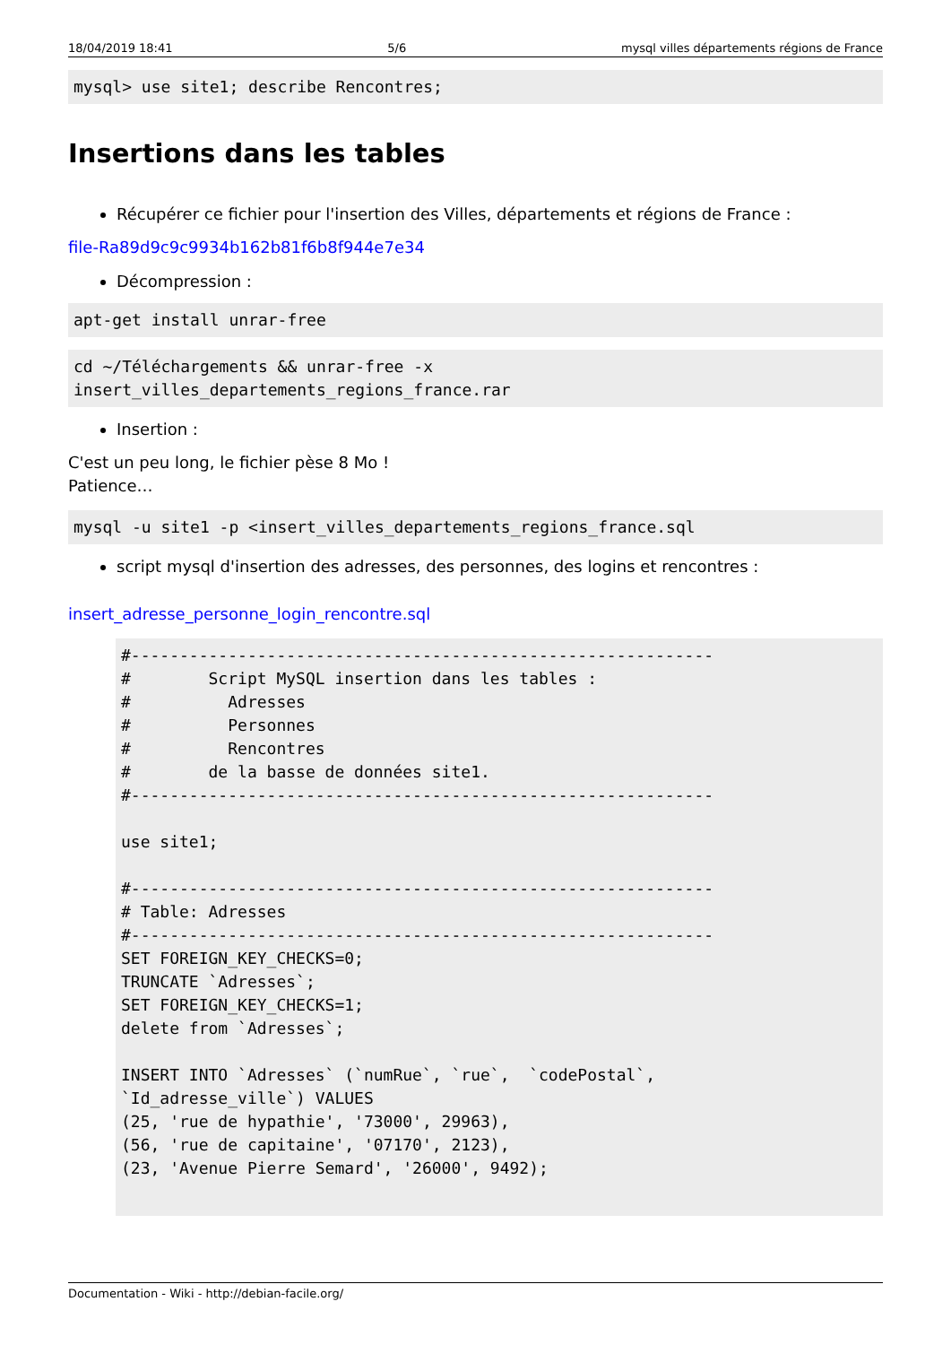18/04/2019 18:41 5/6 mysql villes départements régions de France
mysql> use site1; describe Rencontres;
Insertions dans les tables
Récupérer ce fichier pour l'insertion des Villes, départements et régions de France :
file-Ra89d9c9c9934b162b81f6b8f944e7e34
Décompression :
apt-get install unrar-free
cd ~/Téléchargements && unrar-free -x
insert_villes_departements_regions_france.rar
Insertion :
C'est un peu long, le fichier pèse 8 Mo !
Patience…
mysql -u site1 -p <insert_villes_departements_regions_france.sql
script mysql d'insertion des adresses, des personnes, des logins et rencontres :
insert_adresse_personne_login_rencontre.sql
#------------------------------------------------------------
#        Script MySQL insertion dans les tables :
#          Adresses
#          Personnes
#          Rencontres
#        de la basse de données site1.
#------------------------------------------------------------

use site1;

#------------------------------------------------------------
# Table: Adresses
#------------------------------------------------------------
SET FOREIGN_KEY_CHECKS=0;
TRUNCATE `Adresses`;
SET FOREIGN_KEY_CHECKS=1;
delete from `Adresses`;

INSERT INTO `Adresses` (`numRue`, `rue`,  `codePostal`,
`Id_adresse_ville`) VALUES
(25, 'rue de hypathie', '73000', 29963),
(56, 'rue de capitaine', '07170', 2123),
(23, 'Avenue Pierre Semard', '26000', 9492);
Documentation - Wiki - http://debian-facile.org/